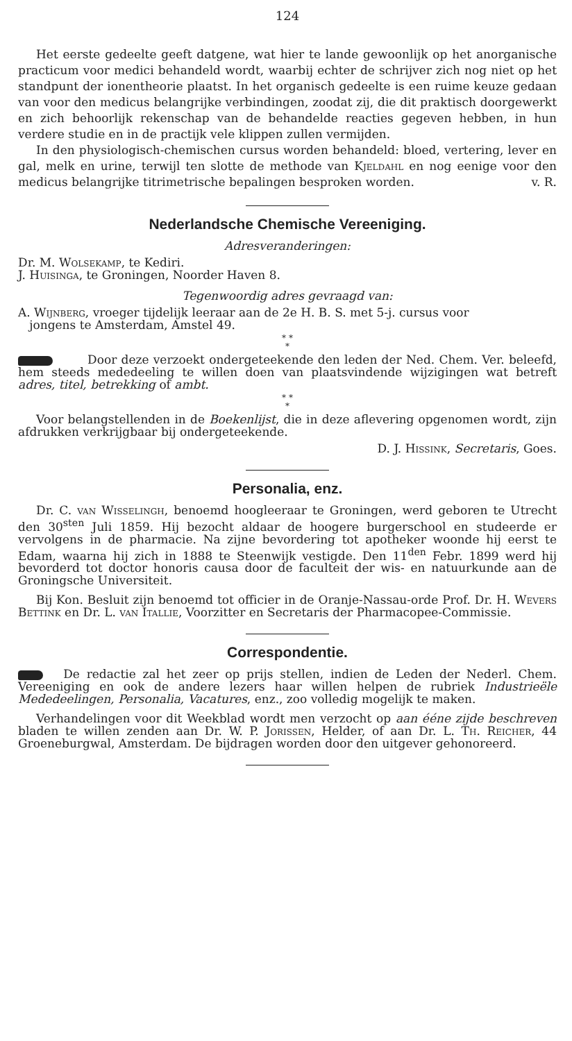124
Het eerste gedeelte geeft datgene, wat hier te lande gewoonlijk op het anorganische practicum voor medici behandeld wordt, waarbij echter de schrijver zich nog niet op het standpunt der ionentheorie plaatst. In het organisch gedeelte is een ruime keuze gedaan van voor den medicus belangrijke verbindingen, zoodat zij, die dit praktisch doorgewerkt en zich behoorlijk rekenschap van de behandelde reacties gegeven hebben, in hun verdere studie en in de practijk vele klippen zullen vermijden.
In den physiologisch-chemischen cursus worden behandeld: bloed, vertering, lever en gal, melk en urine, terwijl ten slotte de methode van Kjeldahl en nog eenige voor den medicus belangrijke titrimetrische bepalingen besproken worden. v. R.
Nederlandsche Chemische Vereeniging.
Adresveranderingen:
Dr. M. Wolsekamp, te Kediri.
J. Huisinga, te Groningen, Noorder Haven 8.
Tegenwoordig adres gevraagd van:
A. Wijnberg, vroeger tijdelijk leeraar aan de 2e H. B. S. met 5-j. cursus voor
jongens te Amsterdam, Amstel 49.
* *
*
Door deze verzoekt ondergeteekende den leden der Ned. Chem. Ver. beleefd, hem steeds mededeeling te willen doen van plaatsvindende wijzigingen wat betreft adres, titel, betrekking of ambt.
* *
*
Voor belangstellenden in de Boekenlijst, die in deze aflevering opgenomen wordt, zijn afdrukken verkrijgbaar bij ondergeteekende.
D. J. Hissink, Secretaris, Goes.
Personalia, enz.
Dr. C. van Wisselingh, benoemd hoogleeraar te Groningen, werd geboren te Utrecht den 30<sup>sten</sup> Juli 1859. Hij bezocht aldaar de hoogere burgerschool en studeerde er vervolgens in de pharmacie. Na zijne bevordering tot apotheker woonde hij eerst te Edam, waarna hij zich in 1888 te Steenwijk vestigde. Den 11<sup>den</sup> Febr. 1899 werd hij bevorderd tot doctor honoris causa door de faculteit der wis- en natuurkunde aan de Groningsche Universiteit.
Bij Kon. Besluit zijn benoemd tot officier in de Oranje-Nassau-orde Prof. Dr. H. Wevers Bettink en Dr. L. van Itallie, Voorzitter en Secretaris der Pharmacopee-Commissie.
Correspondentie.
De redactie zal het zeer op prijs stellen, indien de Leden der Nederl. Chem. Vereeniging en ook de andere lezers haar willen helpen de rubriek Industrieële Mededeelingen, Personalia, Vacatures, enz., zoo volledig mogelijk te maken.
Verhandelingen voor dit Weekblad wordt men verzocht op aan ééne zijde beschreven bladen te willen zenden aan Dr. W. P. Jorissen, Helder, of aan Dr. L. Th. Reicher, 44 Groeneburgwal, Amsterdam. De bijdragen worden door den uitgever gehonoreerd.